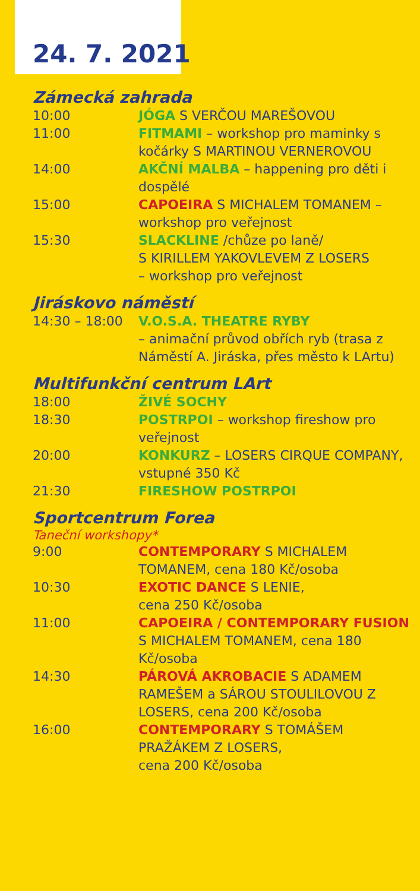24. 7. 2021
Zámecká zahrada
| 10:00 | JÓGA S VERČOU MAREŠOVOU |
| 11:00 | FITMAMI – workshop pro maminky s kočárky S MARTINOU VERNEROVOU |
| 14:00 | AKČNÍ MALBA – happening pro děti i dospělé |
| 15:00 | CAPOEIRA S MICHALEM TOMANEM – workshop pro veřejnost |
| 15:30 | SLACKLINE /chůze po laně/ S KIRILLEM YAKOVLEVEM Z LOSERS – workshop pro veřejnost |
Jiráskovo náměstí
| 14:30 – 18:00 | V.O.S.A. THEATRE RYBY – animační průvod obřích ryb (trasa z Náměstí A. Jiráska, přes město k LArtu) |
Multifunkční centrum LArt
| 18:00 | ŽIVÉ SOCHY |
| 18:30 | POSTRPOI – workshop fireshow pro veřejnost |
| 20:00 | KONKURZ – LOSERS CIRQUE COMPANY, vstupné 350 Kč |
| 21:30 | FIRESHOW POSTRPOI |
Sportcentrum Forea
Taneční workshopy*
| 9:00 | CONTEMPORARY S MICHALEM TOMANEM, cena 180 Kč/osoba |
| 10:30 | EXOTIC DANCE S LENIE, cena 250 Kč/osoba |
| 11:00 | CAPOEIRA / CONTEMPORARY FUSION S MICHALEM TOMANEM, cena 180 Kč/osoba |
| 14:30 | PÁROVÁ AKROBACIE S ADAMEM RAMEŠEM a SÁROU STOULILOVOU Z LOSERS, cena 200 Kč/osoba |
| 16:00 | CONTEMPORARY S TOMÁŠEM PRAŽÁKEM Z LOSERS, cena 200 Kč/osoba |